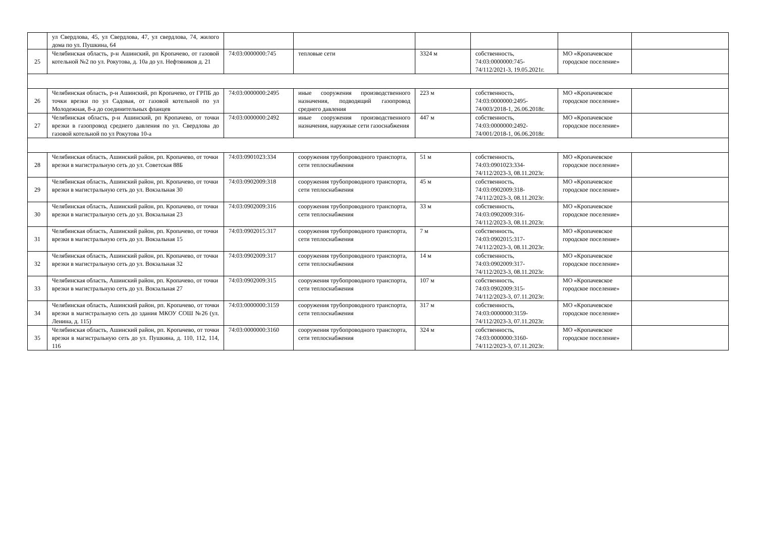| | ул Свердлова, 45, ул Свердлова, 47, ул свердлова, 74, жилого дома по ул. Пушкина, 64 | | | | | | |
| 25 | Челябинская область, р-н Ашинский, рп Кропачево, от газовой котельной №2 по ул. Рокутова, д. 10а до ул. Нефтяников д. 21 | 74:03:0000000:745 | тепловые сети | 3324 м | собственность, 74:03:0000000:745-74/112/2021-3, 19.05.2021г. | МО «Кропачевское городское поселение» | |
| 26 | Челябинская область, р-н Ашинский, рп Кропачево, от ГРПБ до точки врезки по ул Садовая, от газовой котельной по ул Молодежная, 8-а до соединительных фланцев | 74:03:0000000:2495 | иные сооружения производственного назначения, подводящий газопровод среднего давления | 223 м | собственность, 74:03:0000000:2495-74/003/2018-1, 26.06.2018г. | МО «Кропачевское городское поселение» | |
| 27 | Челябинская область, р-н Ашинский, рп Кропачево, от точки врезки в газопровод среднего давления по ул. Свердлова до газовой котельной по ул Рокутова 10-а | 74:03:0000000:2492 | иные сооружения производственного назначения, наружные сети газоснабжения | 447 м | собственность, 74:03:0000000:2492-74/001/2018-1, 06.06.2018г. | МО «Кропачевское городское поселение» | |
| 28 | Челябинская область, Ашинский район, рп. Кропачево, от точки врезки в магистральную сеть до ул. Советская 88Б | 74:03:0901023:334 | сооружения трубопроводного транспорта, сети теплоснабжения | 51 м | собственность, 74:03:0901023:334-74/112/2023-3, 08.11.2023г. | МО «Кропачевское городское поселение» | |
| 29 | Челябинская область, Ашинский район, рп. Кропачево, от точки врезки в магистральную сеть до ул. Вокзальная 30 | 74:03:0902009:318 | сооружения трубопроводного транспорта, сети теплоснабжения | 45 м | собственность, 74:03:0902009:318-74/112/2023-3, 08.11.2023г. | МО «Кропачевское городское поселение» | |
| 30 | Челябинская область, Ашинский район, рп. Кропачево, от точки врезки в магистральную сеть до ул. Вокзальная 23 | 74:03:0902009:316 | сооружения трубопроводного транспорта, сети теплоснабжения | 33 м | собственность, 74:03:0902009:316-74/112/2023-3, 08.11.2023г. | МО «Кропачевское городское поселение» | |
| 31 | Челябинская область, Ашинский район, рп. Кропачево, от точки врезки в магистральную сеть до ул. Вокзальная 15 | 74:03:0902015:317 | сооружения трубопроводного транспорта, сети теплоснабжения | 7 м | собственность, 74:03:0902015:317-74/112/2023-3, 08.11.2023г. | МО «Кропачевское городское поселение» | |
| 32 | Челябинская область, Ашинский район, рп. Кропачево, от точки врезки в магистральную сеть до ул. Вокзальная 32 | 74:03:0902009:317 | сооружения трубопроводного транспорта, сети теплоснабжения | 14 м | собственность, 74:03:0902009:317-74/112/2023-3, 08.11.2023г. | МО «Кропачевское городское поселение» | |
| 33 | Челябинская область, Ашинский район, рп. Кропачево, от точки врезки в магистральную сеть до ул. Вокзальная 27 | 74:03:0902009:315 | сооружения трубопроводного транспорта, сети теплоснабжения | 107 м | собственность, 74:03:0902009:315-74/112/2023-3, 07.11.2023г. | МО «Кропачевское городское поселение» | |
| 34 | Челябинская область, Ашинский район, рп. Кропачево, от точки врезки в магистральную сеть до здания МКОУ СОШ №26 (ул. Ленина, д. 115) | 74:03:0000000:3159 | сооружения трубопроводного транспорта, сети теплоснабжения | 317 м | собственность, 74:03:0000000:3159-74/112/2023-3, 07.11.2023г. | МО «Кропачевское городское поселение» | |
| 35 | Челябинская область, Ашинский район, рп. Кропачево, от точки врезки в магистральную сеть до ул. Пушкина, д. 110, 112, 114, 116 | 74:03:0000000:3160 | сооружения трубопроводного транспорта, сети теплоснабжения | 324 м | собственность, 74:03:0000000:3160-74/112/2023-3, 07.11.2023г. | МО «Кропачевское городское поселение» | |